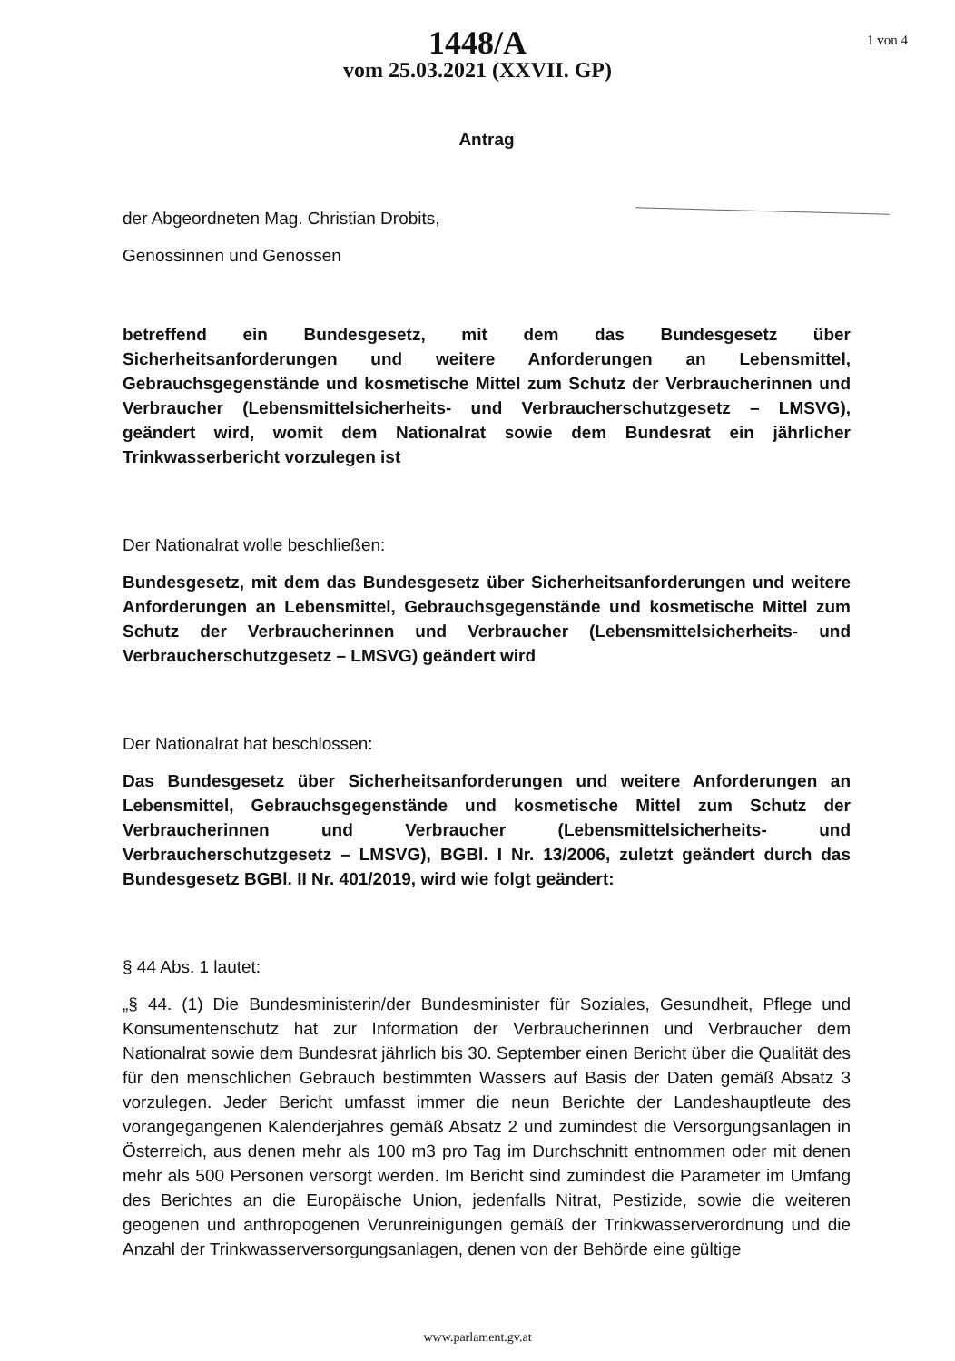1 von 4
1448/A
vom 25.03.2021 (XXVII. GP)
Antrag
der Abgeordneten Mag. Christian Drobits,
Genossinnen und Genossen
betreffend ein Bundesgesetz, mit dem das Bundesgesetz über Sicherheitsanforderungen und weitere Anforderungen an Lebensmittel, Gebrauchsgegenstände und kosmetische Mittel zum Schutz der Verbraucherinnen und Verbraucher (Lebensmittelsicherheits- und Verbraucherschutzgesetz – LMSVG), geändert wird, womit dem Nationalrat sowie dem Bundesrat ein jährlicher Trinkwasserbericht vorzulegen ist
Der Nationalrat wolle beschließen:
Bundesgesetz, mit dem das Bundesgesetz über Sicherheitsanforderungen und weitere Anforderungen an Lebensmittel, Gebrauchsgegenstände und kosmetische Mittel zum Schutz der Verbraucherinnen und Verbraucher (Lebensmittelsicherheits- und Verbraucherschutzgesetz – LMSVG) geändert wird
Der Nationalrat hat beschlossen:
Das Bundesgesetz über Sicherheitsanforderungen und weitere Anforderungen an Lebensmittel, Gebrauchsgegenstände und kosmetische Mittel zum Schutz der Verbraucherinnen und Verbraucher (Lebensmittelsicherheits- und Verbraucherschutzgesetz – LMSVG), BGBl. I Nr. 13/2006, zuletzt geändert durch das Bundesgesetz BGBl. II Nr. 401/2019, wird wie folgt geändert:
§ 44 Abs. 1 lautet:
„§ 44. (1) Die Bundesministerin/der Bundesminister für Soziales, Gesundheit, Pflege und Konsumentenschutz hat zur Information der Verbraucherinnen und Verbraucher dem Nationalrat sowie dem Bundesrat jährlich bis 30. September einen Bericht über die Qualität des für den menschlichen Gebrauch bestimmten Wassers auf Basis der Daten gemäß Absatz 3 vorzulegen. Jeder Bericht umfasst immer die neun Berichte der Landeshauptleute des vorangegangenen Kalenderjahres gemäß Absatz 2 und zumindest die Versorgungsanlagen in Österreich, aus denen mehr als 100 m3 pro Tag im Durchschnitt entnommen oder mit denen mehr als 500 Personen versorgt werden. Im Bericht sind zumindest die Parameter im Umfang des Berichtes an die Europäische Union, jedenfalls Nitrat, Pestizide, sowie die weiteren geogenen und anthropogenen Verunreinigungen gemäß der Trinkwasserverordnung und die Anzahl der Trinkwasserversorgungsanlagen, denen von der Behörde eine gültige
www.parlament.gv.at